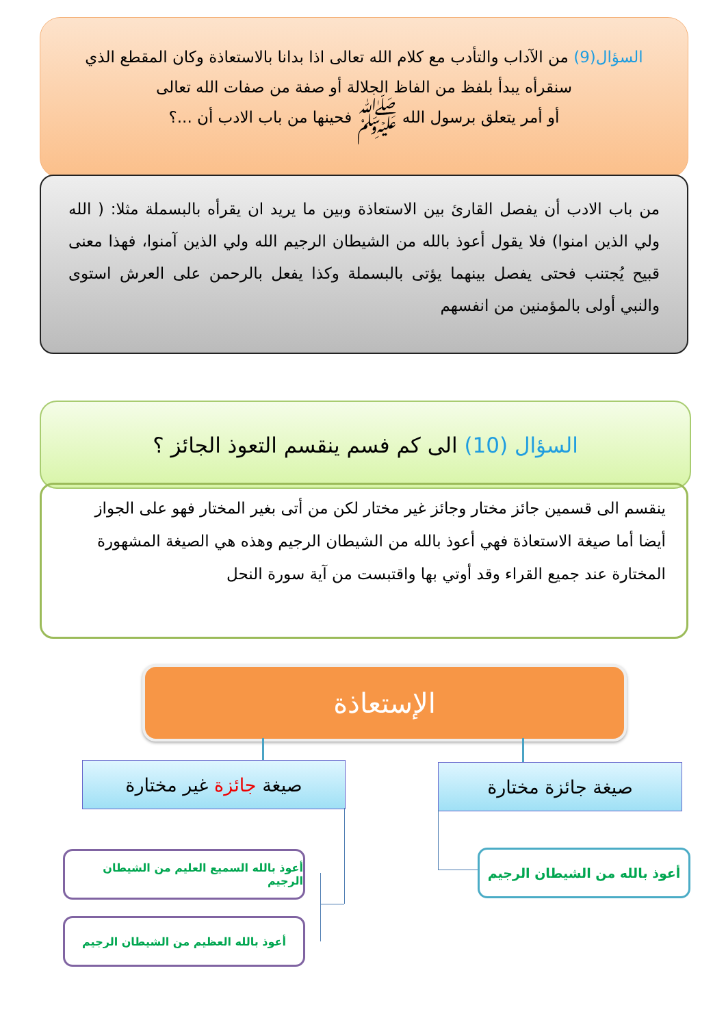السؤال(9) من الآداب والتأدب مع كلام الله تعالى اذا بدانا بالاستعاذة وكان المقطع الذي سنقرأه يبدأ بلفظ من الفاظ الجلالة أو صفة من صفات الله تعالى
أو أمر يتعلق برسول الله ﷺ فحينها من باب الادب أن ...؟
من باب الادب أن يفصل القارئ بين الاستعاذة وبين ما يريد ان يقرأه بالبسملة مثلا: ( الله ولي الذين امنوا) فلا يقول أعوذ بالله من الشيطان الرجيم الله ولي الذين آمنوا، فهذا معنى قبيح يُجتنب فحتى يفصل بينهما يؤتى بالبسملة وكذا يفعل بالرحمن على العرش استوى والنبي أولى بالمؤمنين من انفسهم
السؤال (10) الى كم فسم ينقسم التعوذ الجائز ؟
ينقسم الى قسمين جائز مختار وجائز غير مختار لكن من أتى بغير المختار فهو على الجواز أيضا أما صيغة الاستعاذة فهي أعوذ بالله من الشيطان الرجيم وهذه هي الصيغة المشهورة المختارة عند جميع القراء وقد أوتي بها واقتبست من آية سورة النحل
الإستعاذة
صيغة جائزة مختارة
صيغة جائزة غير مختارة
أعوذ بالله من الشيطان الرجيم
أعوذ بالله السميع العليم من الشيطان الرجيم
أعوذ بالله العظيم من الشيطان الرجيم